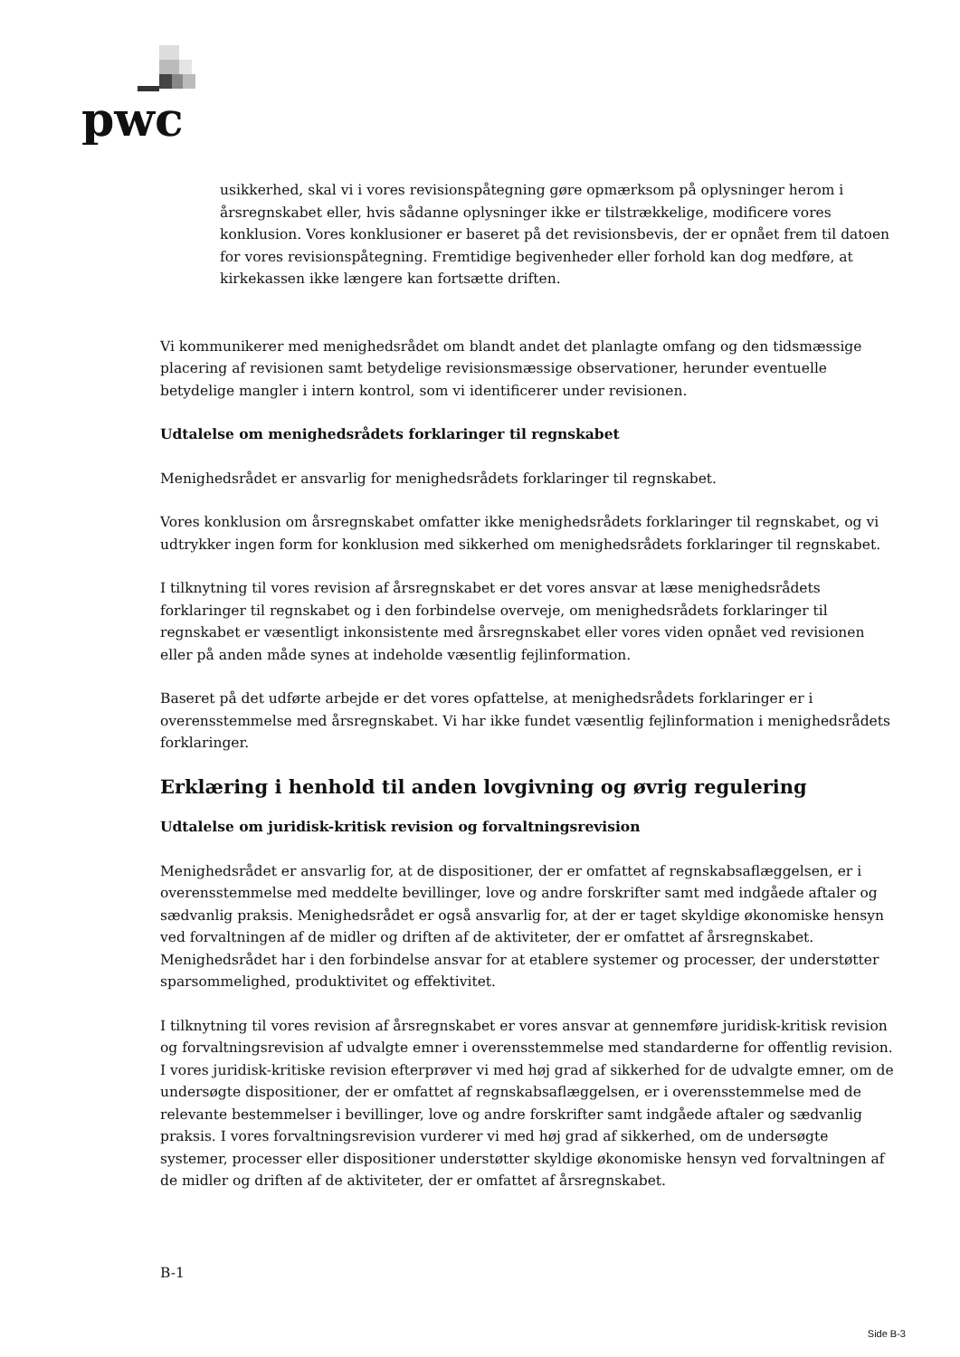pwc
usikkerhed, skal vi i vores revisionspåtegning gøre opmærksom på oplysninger herom i årsregnskabet eller, hvis sådanne oplysninger ikke er tilstrækkelige, modificere vores konklusion. Vores konklusioner er baseret på det revisionsbevis, der er opnået frem til datoen for vores revisionspåtegning. Fremtidige begivenheder eller forhold kan dog medføre, at kirkekassen ikke længere kan fortsætte driften.
Vi kommunikerer med menighedsrådet om blandt andet det planlagte omfang og den tidsmæssige placering af revisionen samt betydelige revisionsmæssige observationer, herunder eventuelle betydelige mangler i intern kontrol, som vi identificerer under revisionen.
Udtalelse om menighedsrådets forklaringer til regnskabet
Menighedsrådet er ansvarlig for menighedsrådets forklaringer til regnskabet.
Vores konklusion om årsregnskabet omfatter ikke menighedsrådets forklaringer til regnskabet, og vi udtrykker ingen form for konklusion med sikkerhed om menighedsrådets forklaringer til regnskabet.
I tilknytning til vores revision af årsregnskabet er det vores ansvar at læse menighedsrådets forklaringer til regnskabet og i den forbindelse overveje, om menighedsrådets forklaringer til regnskabet er væsentligt inkonsistente med årsregnskabet eller vores viden opnået ved revisionen eller på anden måde synes at indeholde væsentlig fejlinformation.
Baseret på det udførte arbejde er det vores opfattelse, at menighedsrådets forklaringer er i overensstemmelse med årsregnskabet. Vi har ikke fundet væsentlig fejlinformation i menighedsrådets forklaringer.
Erklæring i henhold til anden lovgivning og øvrig regulering
Udtalelse om juridisk-kritisk revision og forvaltningsrevision
Menighedsrådet er ansvarlig for, at de dispositioner, der er omfattet af regnskabsaflæggelsen, er i overensstemmelse med meddelte bevillinger, love og andre forskrifter samt med indgåede aftaler og sædvanlig praksis. Menighedsrådet er også ansvarlig for, at der er taget skyldige økonomiske hensyn ved forvaltningen af de midler og driften af de aktiviteter, der er omfattet af årsregnskabet. Menighedsrådet har i den forbindelse ansvar for at etablere systemer og processer, der understøtter sparsommelighed, produktivitet og effektivitet.
I tilknytning til vores revision af årsregnskabet er vores ansvar at gennemføre juridisk-kritisk revision og forvaltningsrevision af udvalgte emner i overensstemmelse med standarderne for offentlig revision. I vores juridisk-kritiske revision efterprøver vi med høj grad af sikkerhed for de udvalgte emner, om de undersøgte dispositioner, der er omfattet af regnskabsaflæggelsen, er i overensstemmelse med de relevante bestemmelser i bevillinger, love og andre forskrifter samt indgåede aftaler og sædvanlig praksis. I vores forvaltningsrevision vurderer vi med høj grad af sikkerhed, om de undersøgte systemer, processer eller dispositioner understøtter skyldige økonomiske hensyn ved forvaltningen af de midler og driften af de aktiviteter, der er omfattet af årsregnskabet.
B-1
Side B-3